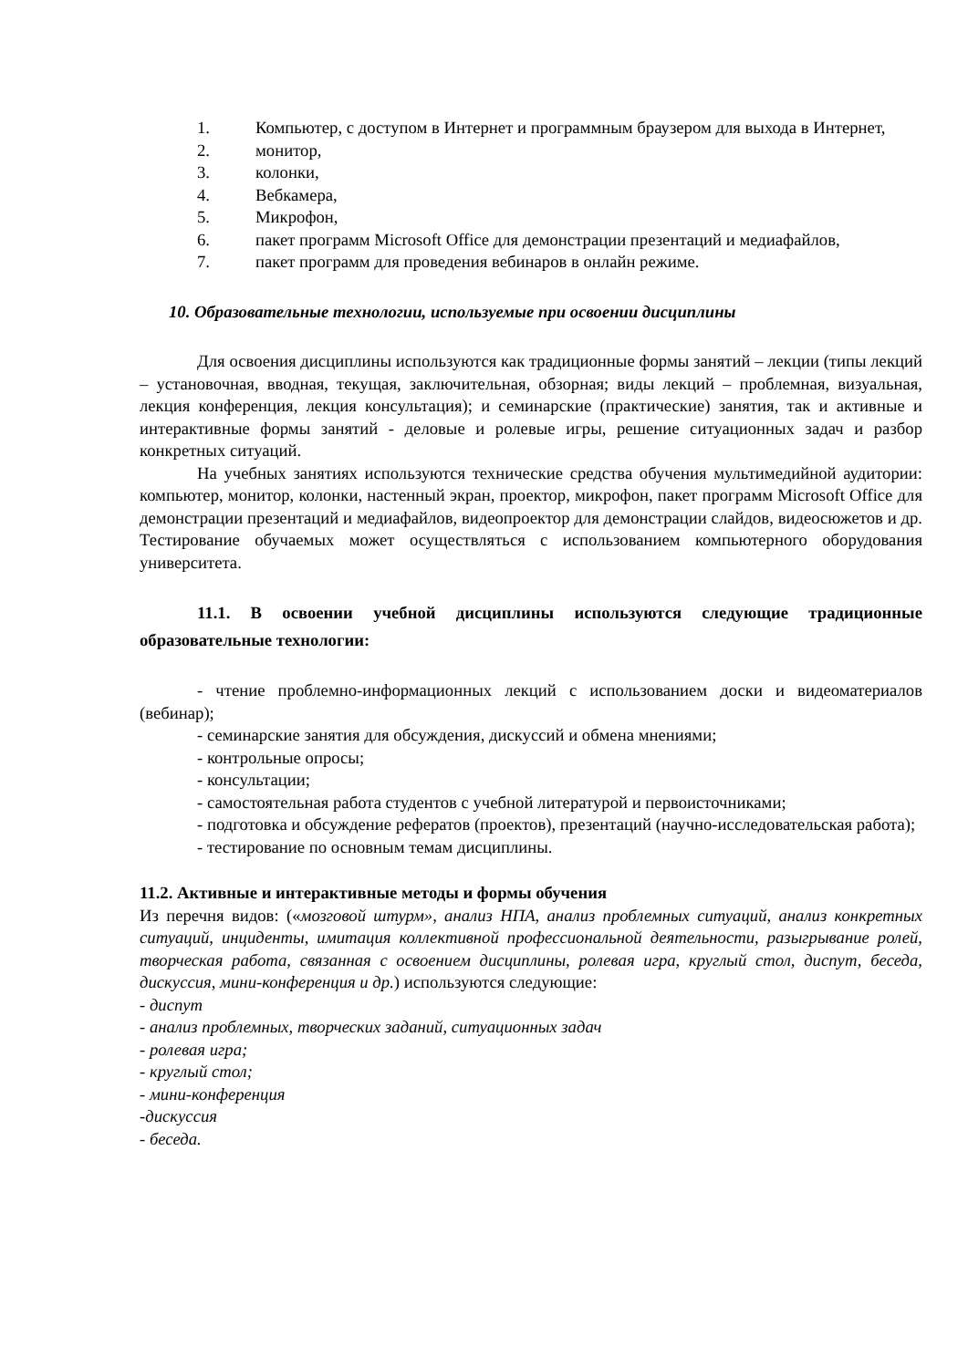1. Компьютер, с доступом в Интернет и программным браузером для выхода в Интернет,
2. монитор,
3. колонки,
4. Вебкамера,
5. Микрофон,
6. пакет программ Microsoft Office для демонстрации презентаций и медиафайлов,
7. пакет программ для проведения вебинаров в онлайн режиме.
10. Образовательные технологии, используемые при освоении дисциплины
Для освоения дисциплины используются как традиционные формы занятий – лекции (типы лекций – установочная, вводная, текущая, заключительная, обзорная; виды лекций – проблемная, визуальная, лекция конференция, лекция консультация); и семинарские (практические) занятия, так и активные и интерактивные формы занятий - деловые и ролевые игры, решение ситуационных задач и разбор конкретных ситуаций.
На учебных занятиях используются технические средства обучения мультимедийной аудитории: компьютер, монитор, колонки, настенный экран, проектор, микрофон, пакет программ Microsoft Office для демонстрации презентаций и медиафайлов, видеопроектор для демонстрации слайдов, видеосюжетов и др. Тестирование обучаемых может осуществляться с использованием компьютерного оборудования университета.
11.1. В освоении учебной дисциплины используются следующие традиционные образовательные технологии:
- чтение проблемно-информационных лекций с использованием доски и видеоматериалов (вебинар);
- семинарские занятия для обсуждения, дискуссий и обмена мнениями;
- контрольные опросы;
- консультации;
- самостоятельная работа студентов с учебной литературой и первоисточниками;
- подготовка и обсуждение рефератов (проектов), презентаций (научно-исследовательская работа);
- тестирование по основным темам дисциплины.
11.2. Активные и интерактивные методы и формы обучения
Из перечня видов: («мозговой штурм», анализ НПА, анализ проблемных ситуаций, анализ конкретных ситуаций, инциденты, имитация коллективной профессиональной деятельности, разыгрывание ролей, творческая работа, связанная с освоением дисциплины, ролевая игра, круглый стол, диспут, беседа, дискуссия, мини-конференция и др.) используются следующие:
- диспут
- анализ проблемных, творческих заданий, ситуационных задач
- ролевая игра;
- круглый стол;
- мини-конференция
-дискуссия
- беседа.